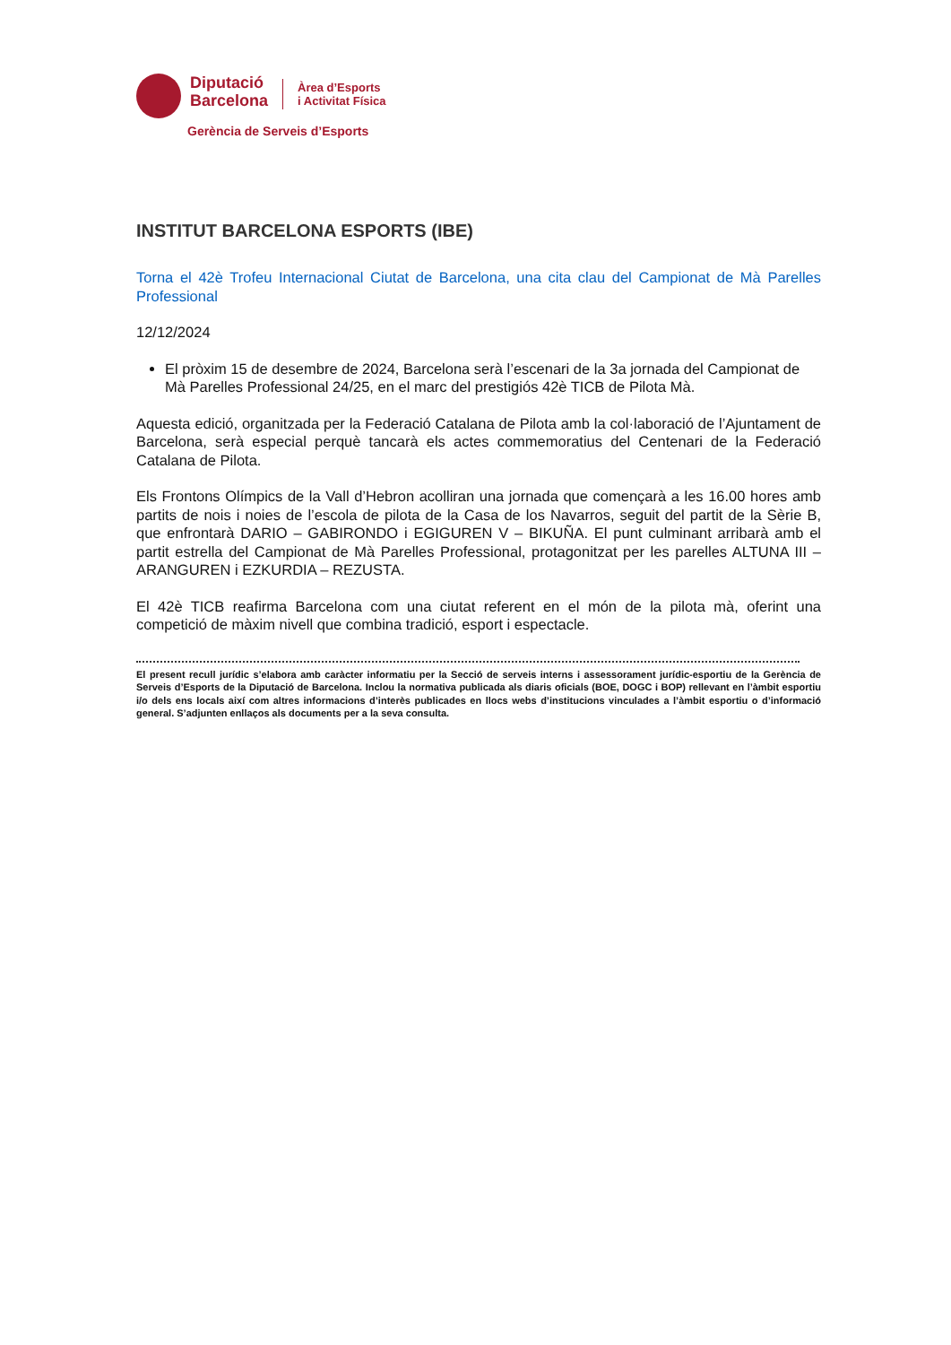Diputació
Barcelona
Àrea d’Esports
i Activitat Física
Gerència de Serveis d’Esports
INSTITUT BARCELONA ESPORTS (IBE)
Torna el 42è Trofeu Internacional Ciutat de Barcelona, una cita clau del Campionat de Mà Parelles Professional
12/12/2024
El pròxim 15 de desembre de 2024, Barcelona serà l’escenari de la 3a jornada del Campionat de Mà Parelles Professional 24/25, en el marc del prestigiós 42è TICB de Pilota Mà.
Aquesta edició, organitzada per la Federació Catalana de Pilota amb la col·laboració de l’Ajuntament de Barcelona, serà especial perquè tancarà els actes commemoratius del Centenari de la Federació Catalana de Pilota.
Els Frontons Olímpics de la Vall d’Hebron acolliran una jornada que començarà a les 16.00 hores amb partits de nois i noies de l’escola de pilota de la Casa de los Navarros, seguit del partit de la Sèrie B, que enfrontarà DARIO – GABIRONDO i EGIGUREN V – BIKUÑA. El punt culminant arribarà amb el partit estrella del Campionat de Mà Parelles Professional, protagonitzat per les parelles ALTUNA III – ARANGUREN i EZKURDIA – REZUSTA.
El 42è TICB reafirma Barcelona com una ciutat referent en el món de la pilota mà, oferint una competició de màxim nivell que combina tradició, esport i espectacle.
El present recull jurídic s’elabora amb caràcter informatiu per la Secció de serveis interns i assessorament jurídic-esportiu de la Gerència de Serveis d’Esports de la Diputació de Barcelona. Inclou la normativa publicada als diaris oficials (BOE, DOGC i BOP) rellevant en l’àmbit esportiu i/o dels ens locals així com altres informacions d’interès publicades en llocs webs d’institucions vinculades a l’àmbit esportiu o d’informació general. S’adjunten enllaços als documents per a la seva consulta.